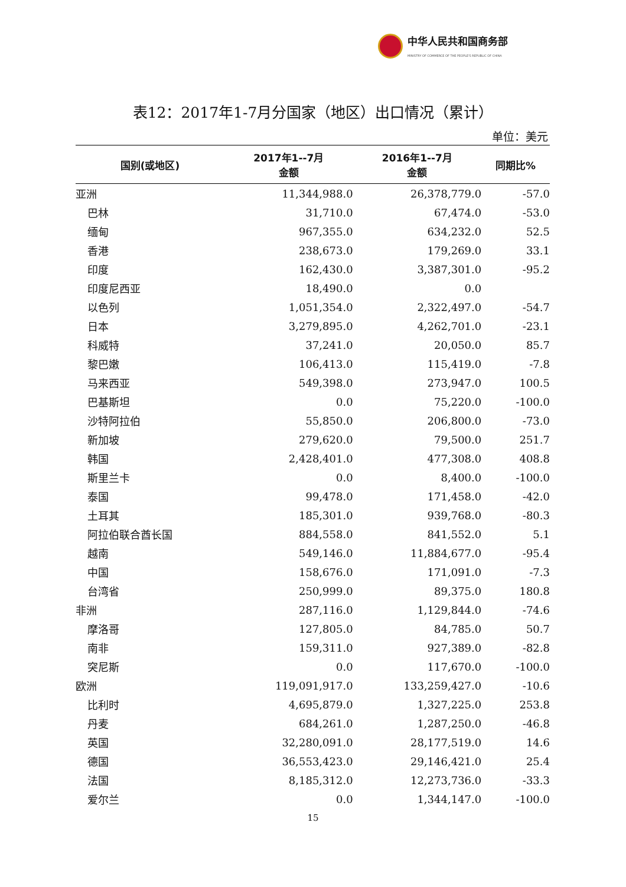中华人民共和国商务部
MINISTRY OF COMMERCE OF THE PEOPLE'S REPUBLIC OF CHINA
表12：2017年1-7月分国家（地区）出口情况（累计）
单位：美元
| 国别(或地区) | 2017年1--7月 金额 | 2016年1--7月 金额 | 同期比% |
| --- | --- | --- | --- |
| 亚洲 | 11,344,988.0 | 26,378,779.0 | -57.0 |
| 巴林 | 31,710.0 | 67,474.0 | -53.0 |
| 缅甸 | 967,355.0 | 634,232.0 | 52.5 |
| 香港 | 238,673.0 | 179,269.0 | 33.1 |
| 印度 | 162,430.0 | 3,387,301.0 | -95.2 |
| 印度尼西亚 | 18,490.0 | 0.0 | |
| 以色列 | 1,051,354.0 | 2,322,497.0 | -54.7 |
| 日本 | 3,279,895.0 | 4,262,701.0 | -23.1 |
| 科威特 | 37,241.0 | 20,050.0 | 85.7 |
| 黎巴嫩 | 106,413.0 | 115,419.0 | -7.8 |
| 马来西亚 | 549,398.0 | 273,947.0 | 100.5 |
| 巴基斯坦 | 0.0 | 75,220.0 | -100.0 |
| 沙特阿拉伯 | 55,850.0 | 206,800.0 | -73.0 |
| 新加坡 | 279,620.0 | 79,500.0 | 251.7 |
| 韩国 | 2,428,401.0 | 477,308.0 | 408.8 |
| 斯里兰卡 | 0.0 | 8,400.0 | -100.0 |
| 泰国 | 99,478.0 | 171,458.0 | -42.0 |
| 土耳其 | 185,301.0 | 939,768.0 | -80.3 |
| 阿拉伯联合酋长国 | 884,558.0 | 841,552.0 | 5.1 |
| 越南 | 549,146.0 | 11,884,677.0 | -95.4 |
| 中国 | 158,676.0 | 171,091.0 | -7.3 |
| 台湾省 | 250,999.0 | 89,375.0 | 180.8 |
| 非洲 | 287,116.0 | 1,129,844.0 | -74.6 |
| 摩洛哥 | 127,805.0 | 84,785.0 | 50.7 |
| 南非 | 159,311.0 | 927,389.0 | -82.8 |
| 突尼斯 | 0.0 | 117,670.0 | -100.0 |
| 欧洲 | 119,091,917.0 | 133,259,427.0 | -10.6 |
| 比利时 | 4,695,879.0 | 1,327,225.0 | 253.8 |
| 丹麦 | 684,261.0 | 1,287,250.0 | -46.8 |
| 英国 | 32,280,091.0 | 28,177,519.0 | 14.6 |
| 德国 | 36,553,423.0 | 29,146,421.0 | 25.4 |
| 法国 | 8,185,312.0 | 12,273,736.0 | -33.3 |
| 爱尔兰 | 0.0 | 1,344,147.0 | -100.0 |
15